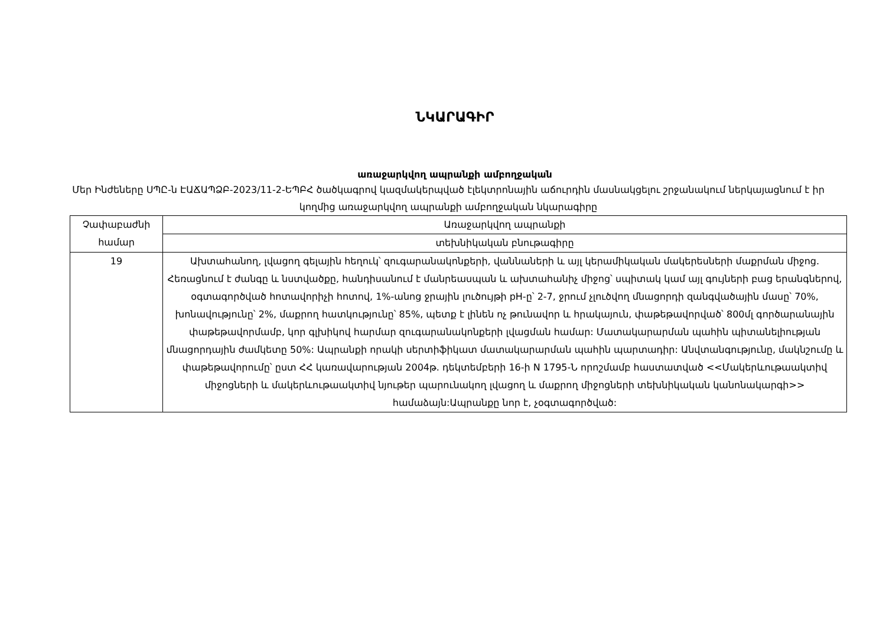ՆԿԱՐԱԳԻՐ
առաջարկվող ապրանքի ամբողջական
Մեր Ինժեները ՍՊԸ-ն ԷԱՃԱՊՁԲ-2023/11-2-ԵՊԲՀ ծածկագրով կազմակերպված էլեկտրոնային աճուրդին մասնակցելու շրջանակում ներկայացնում է իր կողմից առաջարկվող ապրանքի ամբողջական նկարագիրը
| Չափաբաժնի համար | Առաջարկվող ապրանքի |
| | տեխնիկական բնութագիրը |
| 19 | Ախտահանող, լվացող գելային հեղուկ՝ զուգարանակոնքերի, վաննաների և այլ կերամիկական մակերեսների մաքրման միջոց. Հեռացնում է ժանգը և նստվածքը, հանդիսանում է մանրեասպան և ախտահանիչ միջոց՝ սպիտակ կամ այլ գույների բաց երանգներով, օգտագործված հոտավորիչի հոտով, 1%-անոց ջրային լուծույթի pH-ը՝ 2-7, ջրում չլուծվող մնացորդի զանգվածային մասը՝ 70%, խոնավությունը՝ 2%, մաքրող հատկությունը՝ 85%, պետք է լինեն ոչ թունավոր և հրակայուն, փաթեթավորված՝ 800մլ գործարանային փաթեթավորմամբ, կոր գլխիկով հարմար զուգարանակոնքերի լվացման համար: Մատակարարման պահին պիտանելիության մնացորդային ժամկետը 50%: Ապրանքի որակի սերտիֆիկատ մատակարարման պահին պարտադիր: Անվտանգությունը, մակնշումը և փաթեթավորումը՝ ըստ ՀՀ կառավարության 2004թ. դեկտեմբերի 16-ի N 1795-Ն որոշմամբ հաստատված <<Մակերևութաակտիվ միջոցների և մակերևութաակտիվ նյութեր պարունակող լվացող և մաքրող միջոցների տեխնիկական կանոնակարգի>> համաձայն:Ապրանքը նոր է, չօգտագործված: |